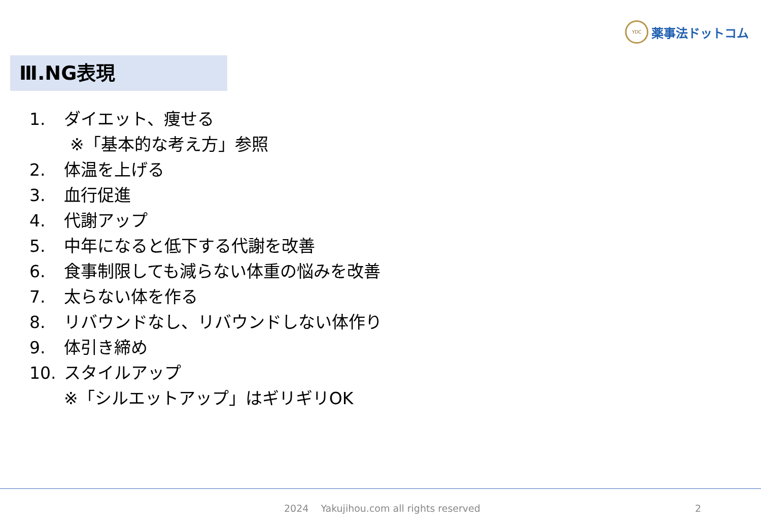YDC 薬事法ドットコム
Ⅲ.NG表現
1. ダイエット、痩せる
※「基本的な考え方」参照
2. 体温を上げる
3. 血行促進
4. 代謝アップ
5. 中年になると低下する代謝を改善
6. 食事制限しても減らない体重の悩みを改善
7. 太らない体を作る
8. リバウンドなし、リバウンドしない体作り
9. 体引き締め
10. スタイルアップ
※「シルエットアップ」はギリギリOK
2024 Yakujihou.com all rights reserved
2